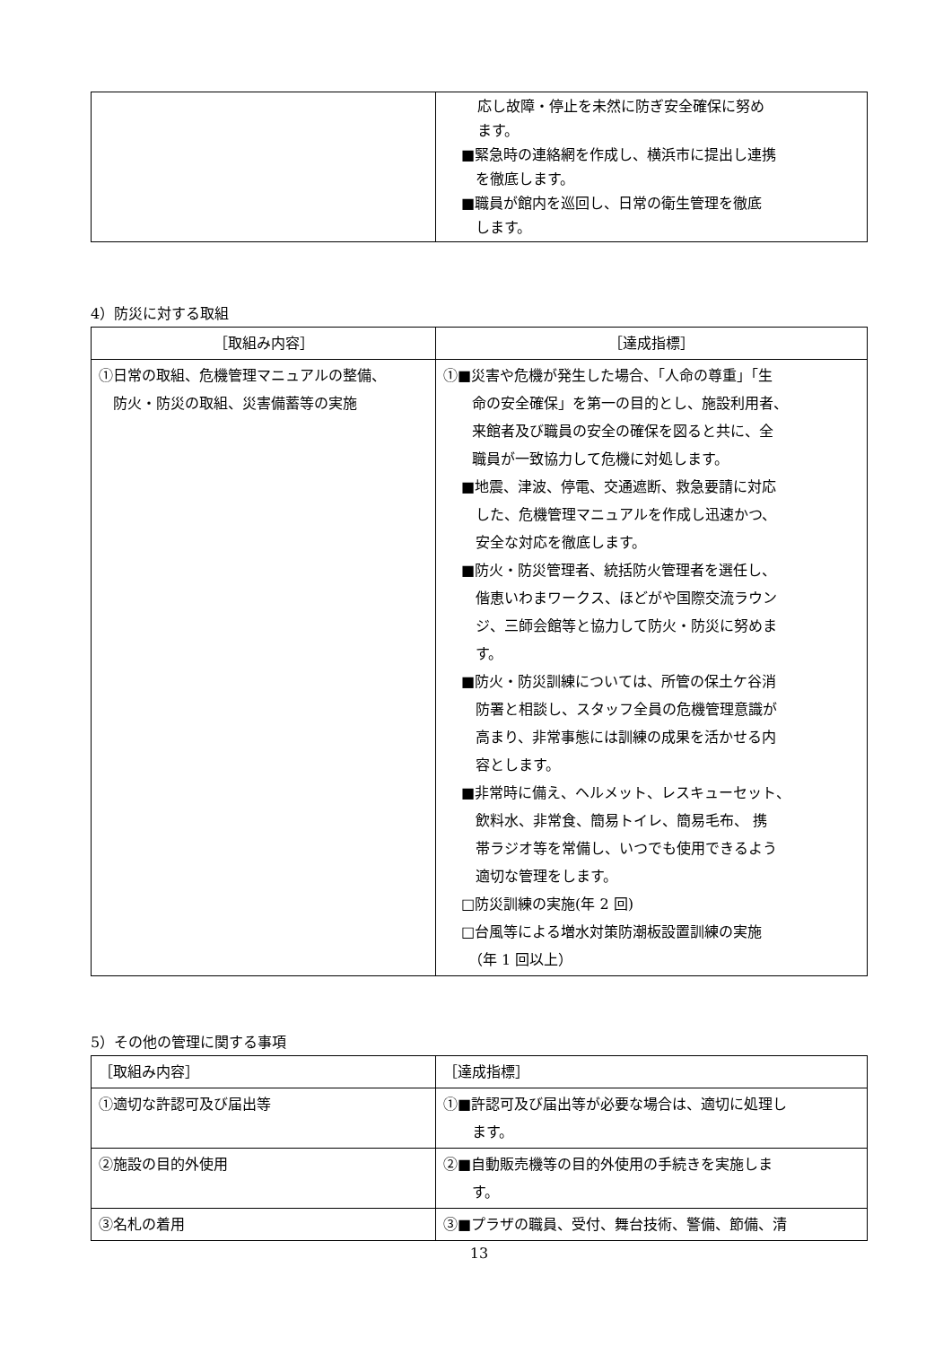| | 応し故障・停止を未然に防ぎ安全確保に努め ます。 ■緊急時の連絡網を作成し、横浜市に提出し連携 を徹底します。 ■職員が館内を巡回し、日常の衛生管理を徹底 します。 |
4）防災に対する取組
| ［取組み内容］ | ［達成指標］ |
| --- | --- |
| ①日常の取組、危機管理マニュアルの整備、 防火・防災の取組、災害備蓄等の実施 | ①■災害や危機が発生した場合、「人命の尊重」「生 命の安全確保」を第一の目的とし、施設利用者、 来館者及び職員の安全の確保を図ると共に、全 職員が一致協力して危機に対処します。 ■地震、津波、停電、交通遮断、救急要請に対応 した、危機管理マニュアルを作成し迅速かつ、 安全な対応を徹底します。 ■防火・防災管理者、統括防火管理者を選任し、 偕恵いわまワークス、ほどがや国際交流ラウン ジ、三師会館等と協力して防火・防災に努めま す。 ■防火・防災訓練については、所管の保土ケ谷消 防署と相談し、スタッフ全員の危機管理意識が 高まり、非常事態には訓練の成果を活かせる内 容とします。 ■非常時に備え、ヘルメット、レスキューセット、 飲料水、非常食、簡易トイレ、簡易毛布、 携 帯ラジオ等を常備し、いつでも使用できるよう 適切な管理をします。 □防災訓練の実施(年 2 回) □台風等による増水対策防潮板設置訓練の実施 （年 1 回以上） |
5）その他の管理に関する事項
| ［取組み内容］ | ［達成指標］ |
| ①適切な許認可及び届出等 | ①■許認可及び届出等が必要な場合は、適切に処理し ます。 |
| ②施設の目的外使用 | ②■自動販売機等の目的外使用の手続きを実施しま す。 |
| ③名札の着用 | ③■プラザの職員、受付、舞台技術、警備、節備、清 |
13